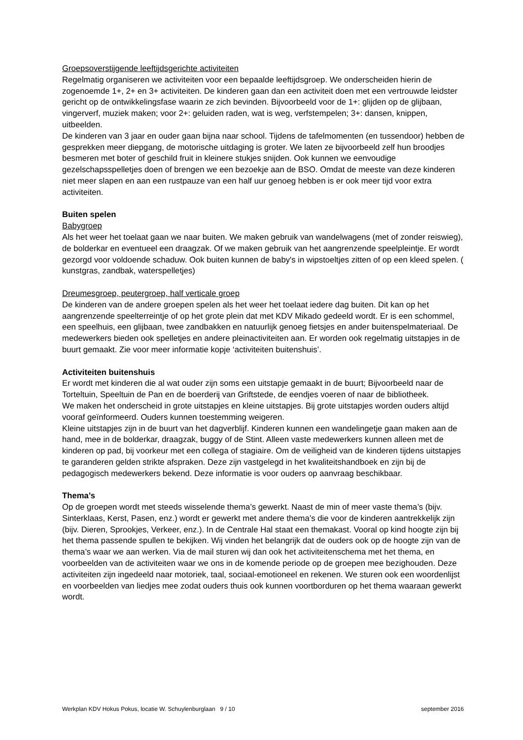Groepsoverstijgende leeftijdsgerichte activiteiten
Regelmatig organiseren we activiteiten voor een bepaalde leeftijdsgroep. We onderscheiden hierin de zogenoemde 1+, 2+ en 3+ activiteiten. De kinderen gaan dan een activiteit doen met een vertrouwde leidster gericht op de ontwikkelingsfase waarin ze zich bevinden. Bijvoorbeeld voor de 1+: glijden op de glijbaan, vingerverf, muziek maken; voor 2+: geluiden raden, wat is weg, verfstempelen; 3+: dansen, knippen, uitbeelden.
De kinderen van 3 jaar en ouder gaan bijna naar school. Tijdens de tafelmomenten (en tussendoor) hebben de gesprekken meer diepgang, de motorische uitdaging is groter. We laten ze bijvoorbeeld zelf hun broodjes besmeren met boter of geschild fruit in kleinere stukjes snijden. Ook kunnen we eenvoudige gezelschapsspelletjes doen of brengen we een bezoekje aan de BSO. Omdat de meeste van deze kinderen niet meer slapen en aan een rustpauze van een half uur genoeg hebben is er ook meer tijd voor extra activiteiten.
Buiten spelen
Babygroep
Als het weer het toelaat gaan we naar buiten. We maken gebruik van wandelwagens (met of zonder reiswieg), de bolderkar en eventueel een draagzak. Of we maken gebruik van het aangrenzende speelpleintje. Er wordt gezorgd voor voldoende schaduw. Ook buiten kunnen de baby's in wipstoeltjes zitten of op een kleed spelen. ( kunstgras, zandbak, waterspelletjes)
Dreumesgroep, peutergroep, half verticale groep
De kinderen van de andere groepen spelen als het weer het toelaat iedere dag buiten. Dit kan op het aangrenzende speelterreintje of op het grote plein dat met KDV Mikado gedeeld wordt. Er is een schommel, een speelhuis, een glijbaan, twee zandbakken en natuurlijk genoeg fietsjes en ander buitenspelmateriaal. De medewerkers bieden ook spelletjes en andere pleinactiviteiten aan. Er worden ook regelmatig uitstapjes in de buurt gemaakt. Zie voor meer informatie kopje ‘activiteiten buitenshuis’.
Activiteiten buitenshuis
Er wordt met kinderen die al wat ouder zijn soms een uitstapje gemaakt in de buurt; Bijvoorbeeld naar de Torteltuin, Speeltuin de Pan en de boerderij van Griftstede, de eendjes voeren of naar de bibliotheek.
We maken het onderscheid in grote uitstapjes en kleine uitstapjes. Bij grote uitstapjes worden ouders altijd vooraf geïnformeerd. Ouders kunnen toestemming weigeren.
Kleine uitstapjes zijn in de buurt van het dagverblijf. Kinderen kunnen een wandelingetje gaan maken aan de hand, mee in de bolderkar, draagzak, buggy of de Stint. Alleen vaste medewerkers kunnen alleen met de kinderen op pad, bij voorkeur met een collega of stagiaire. Om de veiligheid van de kinderen tijdens uitstapjes te garanderen gelden strikte afspraken. Deze zijn vastgelegd in het kwaliteitshandboek en zijn bij de pedagogisch medewerkers bekend. Deze informatie is voor ouders op aanvraag beschikbaar.
Thema’s
Op de groepen wordt met steeds wisselende thema’s gewerkt. Naast de min of meer vaste thema’s (bijv. Sinterklaas, Kerst, Pasen, enz.) wordt er gewerkt met andere thema’s die voor de kinderen aantrekkelijk zijn (bijv. Dieren, Sprookjes, Verkeer, enz.). In de Centrale Hal staat een themakast. Vooral op kind hoogte zijn bij het thema passende spullen te bekijken. Wij vinden het belangrijk dat de ouders ook op de hoogte zijn van de thema’s waar we aan werken. Via de mail sturen wij dan ook het activiteitenschema met het thema, en voorbeelden van de activiteiten waar we ons in de komende periode op de groepen mee bezighouden. Deze activiteiten zijn ingedeeld naar motoriek, taal, sociaal-emotioneel en rekenen. We sturen ook een woordenlijst en voorbeelden van liedjes mee zodat ouders thuis ook kunnen voortborduren op het thema waaraan gewerkt wordt.
Werkplan KDV Hokus Pokus, locatie W. Schuylenburglaan 9 / 10 september 2016